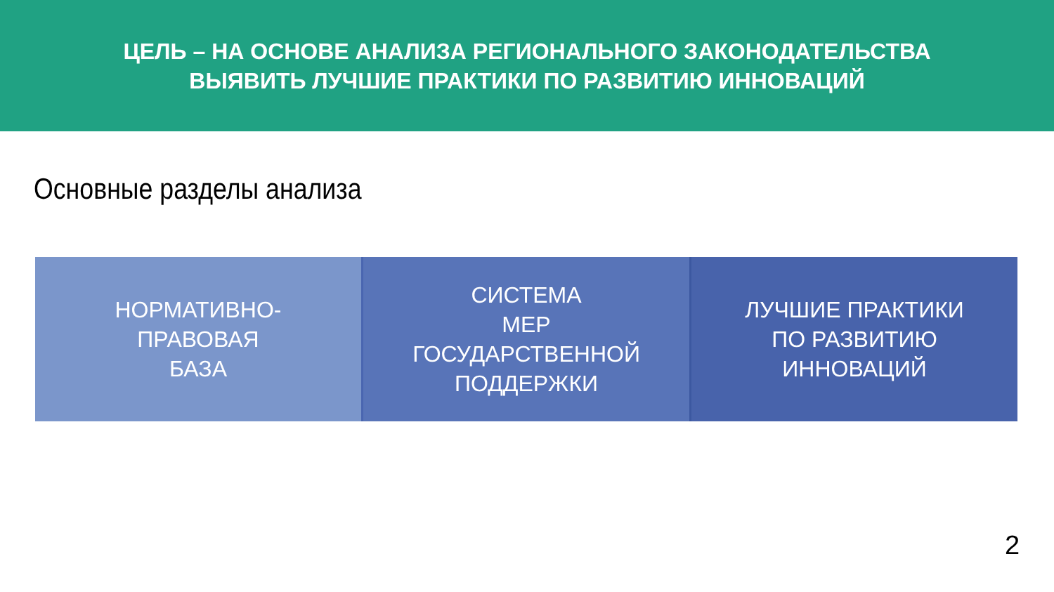ЦЕЛЬ – НА ОСНОВЕ АНАЛИЗА РЕГИОНАЛЬНОГО ЗАКОНОДАТЕЛЬСТВА
ВЫЯВИТЬ ЛУЧШИЕ ПРАКТИКИ ПО РАЗВИТИЮ ИННОВАЦИЙ
Основные разделы анализа
НОРМАТИВНО-
ПРАВОВАЯ
БАЗА
СИСТЕМА
МЕР
ГОСУДАРСТВЕННОЙ
ПОДДЕРЖКИ
ЛУЧШИЕ ПРАКТИКИ
ПО РАЗВИТИЮ
ИННОВАЦИЙ
2